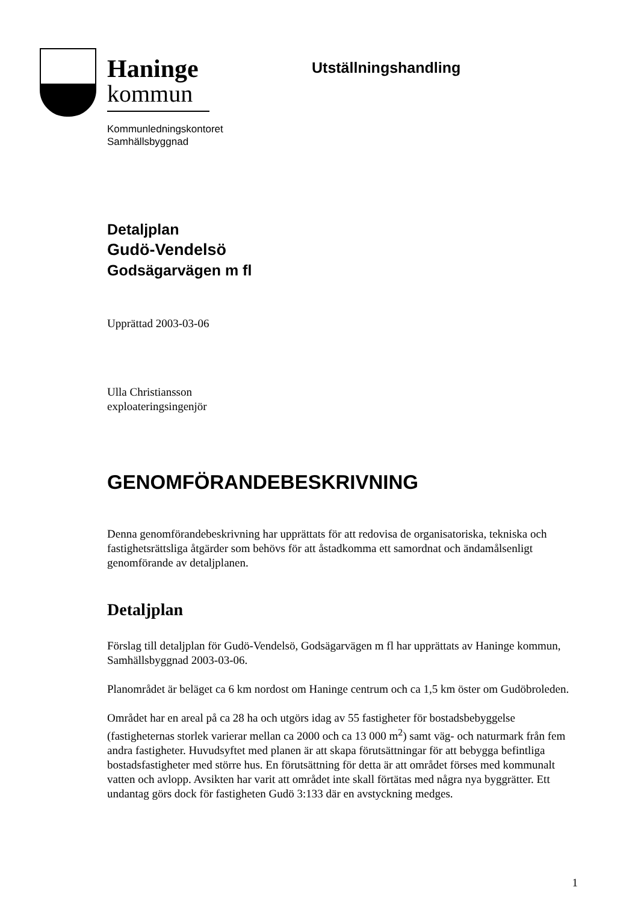Haninge
kommun
Utställningshandling
Kommunledningskontoret
Samhällsbyggnad
Detaljplan
Gudö-Vendelsö
Godsägarvägen m fl
Upprättad 2003-03-06
Ulla Christiansson
exploateringsingenjör
GENOMFÖRANDEBESKRIVNING
Denna genomförandebeskrivning har upprättats för att redovisa de organisatoriska, tekniska och fastighetsrättsliga åtgärder som behövs för att åstadkomma ett samordnat och ändamålsenligt genomförande av detaljplanen.
Detaljplan
Förslag till detaljplan för Gudö-Vendelsö, Godsägarvägen m fl har upprättats av Haninge kommun, Samhällsbyggnad 2003-03-06.
Planområdet är beläget ca 6 km nordost om Haninge centrum och ca 1,5 km öster om Gudöbroleden.
Området har en areal på ca 28 ha och utgörs idag av 55 fastigheter för bostadsbebyggelse (fastigheternas storlek varierar mellan ca 2000 och ca 13 000 m<sup>2</sup>) samt väg- och naturmark från fem andra fastigheter. Huvudsyftet med planen är att skapa förutsättningar för att bebygga befintliga bostadsfastigheter med större hus. En förutsättning för detta är att området förses med kommunalt vatten och avlopp. Avsikten har varit att området inte skall förtätas med några nya byggrätter. Ett undantag görs dock för fastigheten Gudö 3:133 där en avstyckning medges.
1